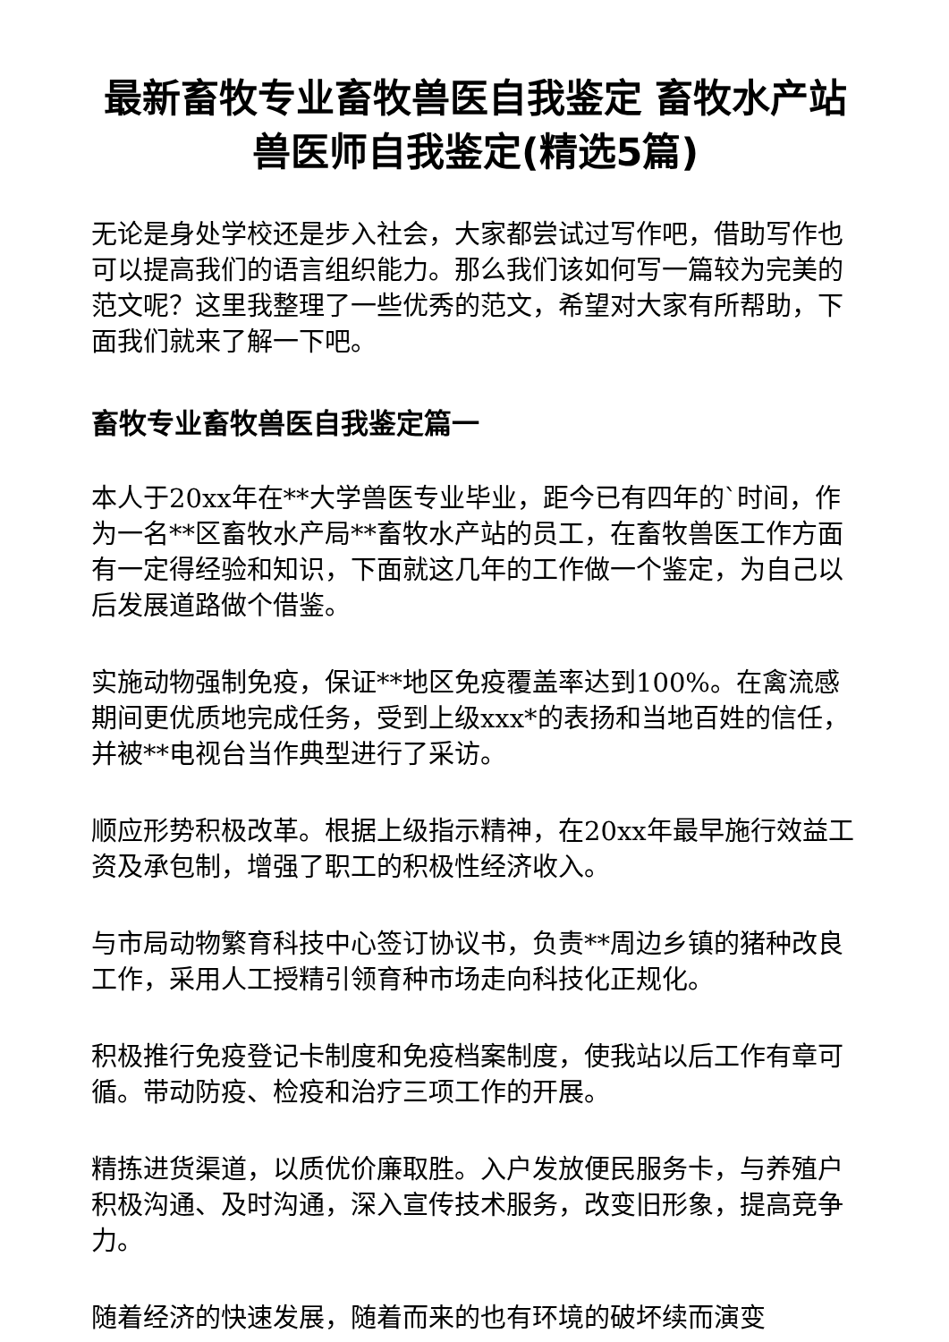最新畜牧专业畜牧兽医自我鉴定 畜牧水产站兽医师自我鉴定(精选5篇)
无论是身处学校还是步入社会，大家都尝试过写作吧，借助写作也可以提高我们的语言组织能力。那么我们该如何写一篇较为完美的范文呢？这里我整理了一些优秀的范文，希望对大家有所帮助，下面我们就来了解一下吧。
畜牧专业畜牧兽医自我鉴定篇一
本人于20xx年在**大学兽医专业毕业，距今已有四年的`时间，作为一名**区畜牧水产局**畜牧水产站的员工，在畜牧兽医工作方面有一定得经验和知识，下面就这几年的工作做一个鉴定，为自己以后发展道路做个借鉴。
实施动物强制免疫，保证**地区免疫覆盖率达到100%。在禽流感期间更优质地完成任务，受到上级xxx*的表扬和当地百姓的信任，并被**电视台当作典型进行了采访。
顺应形势积极改革。根据上级指示精神，在20xx年最早施行效益工资及承包制，增强了职工的积极性经济收入。
与市局动物繁育科技中心签订协议书，负责**周边乡镇的猪种改良工作，采用人工授精引领育种市场走向科技化正规化。
积极推行免疫登记卡制度和免疫档案制度，使我站以后工作有章可循。带动防疫、检疫和治疗三项工作的开展。
精拣进货渠道，以质优价廉取胜。入户发放便民服务卡，与养殖户积极沟通、及时沟通，深入宣传技术服务，改变旧形象，提高竞争力。
随着经济的快速发展，随着而来的也有环境的破坏续而演变